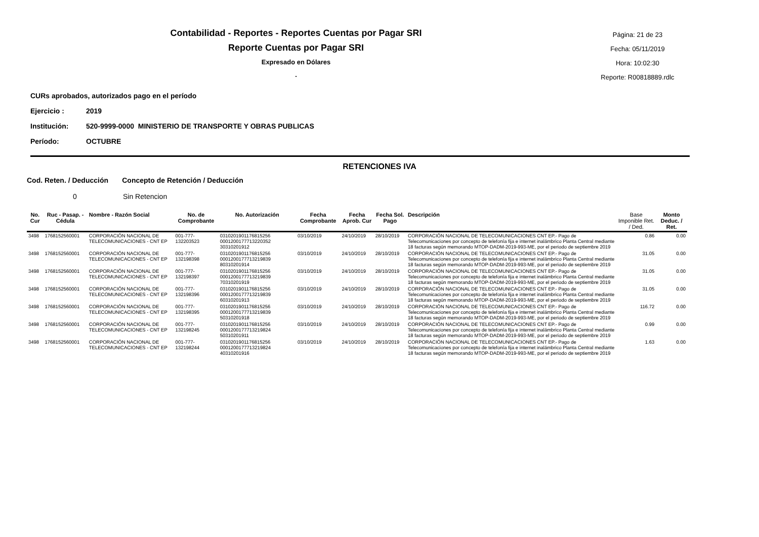Contabilidad - Reportes - Reportes Cuentas por Pagar SRI
Reporte Cuentas por Pagar SRI
Expresado en Dólares
.
Página: 21 de 23
Fecha: 05/11/2019
Hora: 10:02:30
Reporte: R00818889.rdlc
CURs aprobados, autorizados pago en el período
Ejercicio : 2019
Institución: 520-9999-0000 MINISTERIO DE TRANSPORTE Y OBRAS PUBLICAS
Período: OCTUBRE
RETENCIONES IVA
Cod. Reten. / Deducción Concepto de Retención / Deducción
0 Sin Retencion
| No. Cur | Ruc - Pasap. - Cédula | Nombre - Razón Social | No. de Comprobante | No. Autorización | Fecha Comprobante | Fecha Aprob. Cur | Fecha Sol. Pago | Descripción | Base Imponible Ret. / Ded. | Monto Deduc. / Ret. |
| --- | --- | --- | --- | --- | --- | --- | --- | --- | --- | --- |
| 3498 | 1768152560001 | CORPORACIÓN NACIONAL DE TELECOMUNICACIONES - CNT EP | 001-777-132203523 | 0310201901176815256 0001200177713220352 30310201912 | 03/10/2019 | 24/10/2019 | 28/10/2019 | CORPORACIÓN NACIONAL DE TELECOMUNICACIONES CNT EP.- Pago de Telecomunicaciones por concepto de telefonía fija e internet inalámbrico Planta Central mediante 18 facturas según memorando MTOP-DADM-2019-993-ME, por el periodo de septiembre 2019 | 0.86 | 0.00 |
| 3498 | 1768152560001 | CORPORACIÓN NACIONAL DE TELECOMUNICACIONES - CNT EP | 001-777-132198398 | 0310201901176815256 0001200177713219839 80310201914 | 03/10/2019 | 24/10/2019 | 28/10/2019 | CORPORACIÓN NACIONAL DE TELECOMUNICACIONES CNT EP.- Pago de Telecomunicaciones por concepto de telefonía fija e internet inalámbrico Planta Central mediante 18 facturas según memorando MTOP-DADM-2019-993-ME, por el periodo de septiembre 2019 | 31.05 | 0.00 |
| 3498 | 1768152560001 | CORPORACIÓN NACIONAL DE TELECOMUNICACIONES - CNT EP | 001-777-132198397 | 0310201901176815256 0001200177713219839 70310201919 | 03/10/2019 | 24/10/2019 | 28/10/2019 | CORPORACIÓN NACIONAL DE TELECOMUNICACIONES CNT EP.- Pago de Telecomunicaciones por concepto de telefonía fija e internet inalámbrico Planta Central mediante 18 facturas según memorando MTOP-DADM-2019-993-ME, por el periodo de septiembre 2019 | 31.05 | 0.00 |
| 3498 | 1768152560001 | CORPORACIÓN NACIONAL DE TELECOMUNICACIONES - CNT EP | 001-777-132198396 | 0310201901176815256 0001200177713219839 60310201913 | 03/10/2019 | 24/10/2019 | 28/10/2019 | CORPORACIÓN NACIONAL DE TELECOMUNICACIONES CNT EP.- Pago de Telecomunicaciones por concepto de telefonía fija e internet inalámbrico Planta Central mediante 18 facturas según memorando MTOP-DADM-2019-993-ME, por el periodo de septiembre 2019 | 31.05 | 0.00 |
| 3498 | 1768152560001 | CORPORACIÓN NACIONAL DE TELECOMUNICACIONES - CNT EP | 001-777-132198395 | 0310201901176815256 0001200177713219839 50310201918 | 03/10/2019 | 24/10/2019 | 28/10/2019 | CORPORACIÓN NACIONAL DE TELECOMUNICACIONES CNT EP.- Pago de Telecomunicaciones por concepto de telefonía fija e internet inalámbrico Planta Central mediante 18 facturas según memorando MTOP-DADM-2019-993-ME, por el periodo de septiembre 2019 | 116.72 | 0.00 |
| 3498 | 1768152560001 | CORPORACIÓN NACIONAL DE TELECOMUNICACIONES - CNT EP | 001-777-132198245 | 0310201901176815256 0001200177713219824 50310201911 | 03/10/2019 | 24/10/2019 | 28/10/2019 | CORPORACIÓN NACIONAL DE TELECOMUNICACIONES CNT EP.- Pago de Telecomunicaciones por concepto de telefonía fija e internet inalámbrico Planta Central mediante 18 facturas según memorando MTOP-DADM-2019-993-ME, por el periodo de septiembre 2019 | 0.99 | 0.00 |
| 3498 | 1768152560001 | CORPORACIÓN NACIONAL DE TELECOMUNICACIONES - CNT EP | 001-777-132198244 | 0310201901176815256 0001200177713219824 40310201916 | 03/10/2019 | 24/10/2019 | 28/10/2019 | CORPORACIÓN NACIONAL DE TELECOMUNICACIONES CNT EP.- Pago de Telecomunicaciones por concepto de telefonía fija e internet inalámbrico Planta Central mediante 18 facturas según memorando MTOP-DADM-2019-993-ME, por el periodo de septiembre 2019 | 1.63 | 0.00 |